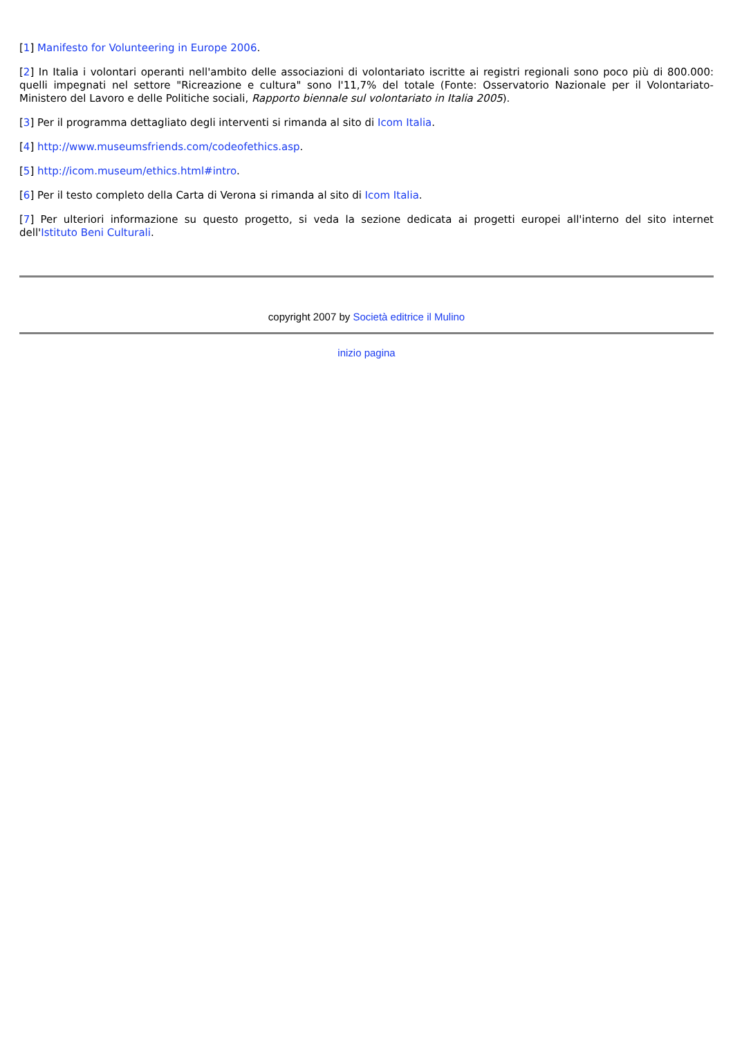[1] Manifesto for Volunteering in Europe 2006.
[2] In Italia i volontari operanti nell'ambito delle associazioni di volontariato iscritte ai registri regionali sono poco più di 800.000: quelli impegnati nel settore "Ricreazione e cultura" sono l'11,7% del totale (Fonte: Osservatorio Nazionale per il Volontariato-Ministero del Lavoro e delle Politiche sociali, Rapporto biennale sul volontariato in Italia 2005).
[3] Per il programma dettagliato degli interventi si rimanda al sito di Icom Italia.
[4] http://www.museumsfriends.com/codeofethics.asp.
[5] http://icom.museum/ethics.html#intro.
[6] Per il testo completo della Carta di Verona si rimanda al sito di Icom Italia.
[7] Per ulteriori informazione su questo progetto, si veda la sezione dedicata ai progetti europei all'interno del sito internet dell'Istituto Beni Culturali.
copyright 2007 by Società editrice il Mulino
inizio pagina